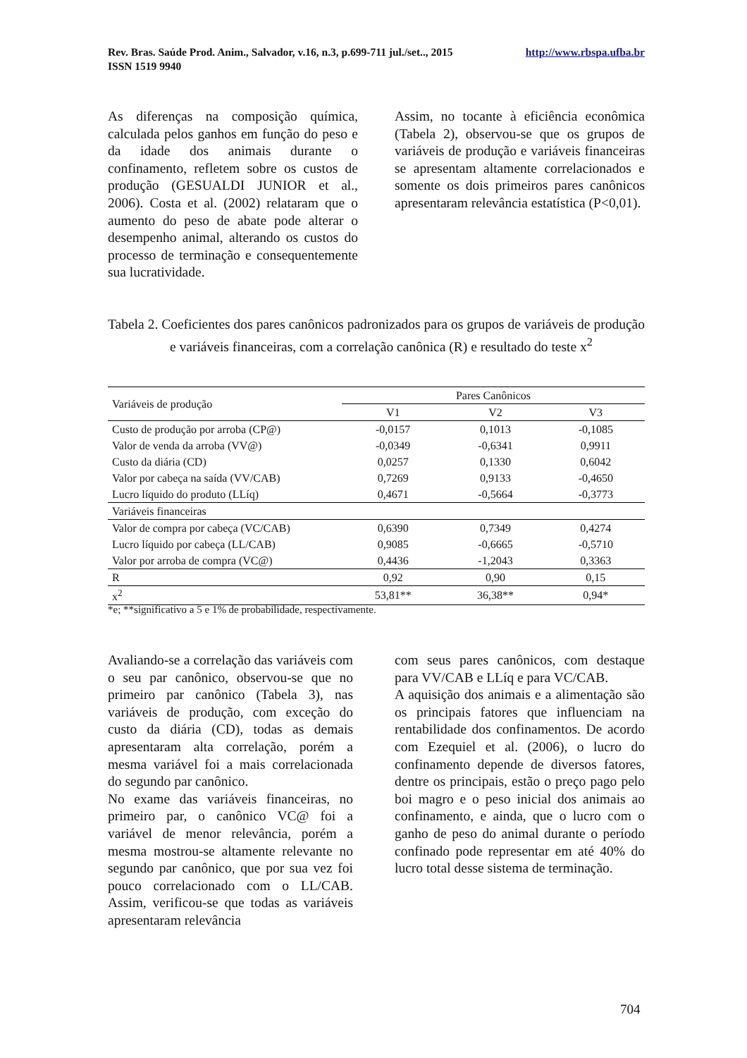http://www.rbspa.ufba.br Rev. Bras. Saúde Prod. Anim., Salvador, v.16, n.3, p.699-711 jul./set.., 2015
ISSN 1519 9940
As diferenças na composição química, calculada pelos ganhos em função do peso e da idade dos animais durante o confinamento, refletem sobre os custos de produção (GESUALDI JUNIOR et al., 2006). Costa et al. (2002) relataram que o aumento do peso de abate pode alterar o desempenho animal, alterando os custos do processo de terminação e consequentemente sua lucratividade.
Assim, no tocante à eficiência econômica (Tabela 2), observou-se que os grupos de variáveis de produção e variáveis financeiras se apresentam altamente correlacionados e somente os dois primeiros pares canônicos apresentaram relevância estatística (P<0,01).
Tabela 2. Coeficientes dos pares canônicos padronizados para os grupos de variáveis de produção e variáveis financeiras, com a correlação canônica (R) e resultado do teste x<sup>2</sup>
| Variáveis de produção | Pares Canônicos | | |
| --- | --- | --- | --- |
| | V1 | V2 | V3 |
| Custo de produção por arroba (CP@) | -0,0157 | 0,1013 | -0,1085 |
| Valor de venda da arroba (VV@) | -0,0349 | -0,6341 | 0,9911 |
| Custo da diária (CD) | 0,0257 | 0,1330 | 0,6042 |
| Valor por cabeça na saída (VV/CAB) | 0,7269 | 0,9133 | -0,4650 |
| Lucro líquido do produto (LLíq) | 0,4671 | -0,5664 | -0,3773 |
| Variáveis financeiras | | | |
| Valor de compra por cabeça (VC/CAB) | 0,6390 | 0,7349 | 0,4274 |
| Lucro líquido por cabeça (LL/CAB) | 0,9085 | -0,6665 | -0,5710 |
| Valor por arroba de compra (VC@) | 0,4436 | -1,2043 | 0,3363 |
| R | 0,92 | 0,90 | 0,15 |
| x<sup>2</sup> | 53,81** | 36,38** | 0,94* |
*e; **significativo a 5 e 1% de probabilidade, respectivamente.
Avaliando-se a correlação das variáveis com o seu par canônico, observou-se que no primeiro par canônico (Tabela 3), nas variáveis de produção, com exceção do custo da diária (CD), todas as demais apresentaram alta correlação, porém a mesma variável foi a mais correlacionada do segundo par canônico.
No exame das variáveis financeiras, no primeiro par, o canônico VC@ foi a variável de menor relevância, porém a mesma mostrou-se altamente relevante no segundo par canônico, que por sua vez foi pouco correlacionado com o LL/CAB. Assim, verificou-se que todas as variáveis apresentaram relevância
com seus pares canônicos, com destaque para VV/CAB e LLíq e para VC/CAB.
A aquisição dos animais e a alimentação são os principais fatores que influenciam na rentabilidade dos confinamentos. De acordo com Ezequiel et al. (2006), o lucro do confinamento depende de diversos fatores, dentre os principais, estão o preço pago pelo boi magro e o peso inicial dos animais ao confinamento, e ainda, que o lucro com o ganho de peso do animal durante o período confinado pode representar em até 40% do lucro total desse sistema de terminação.
704